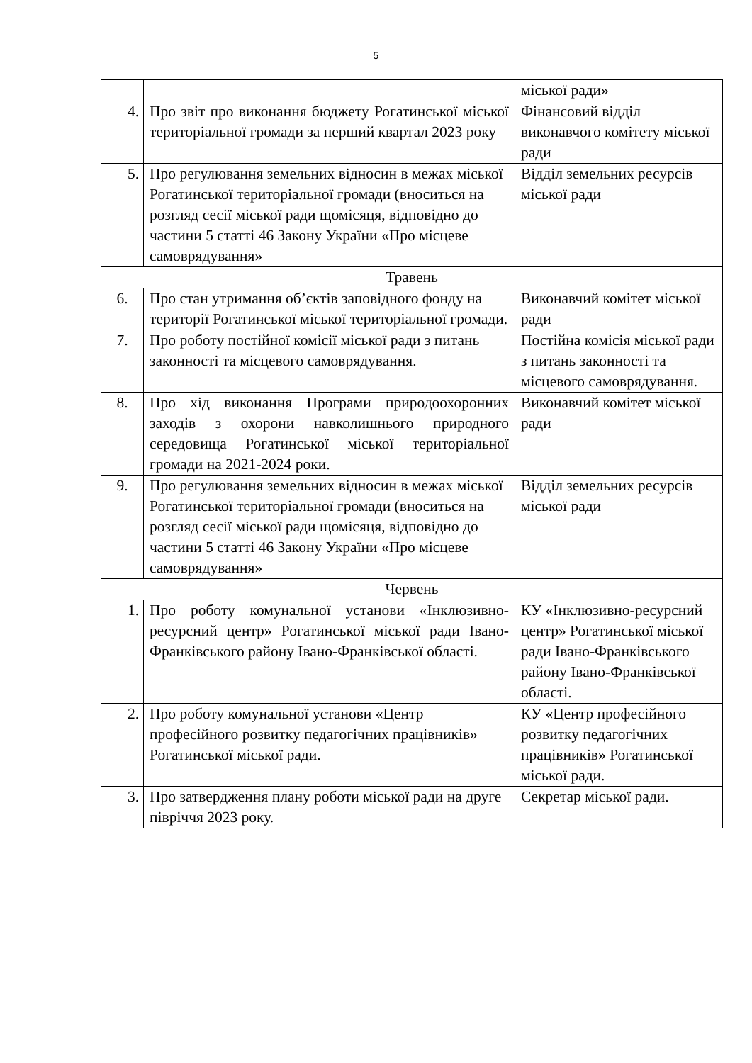5
| | | міської ради» |
| 4. | Про звіт про виконання бюджету Рогатинської міської територіальної громади за перший квартал 2023 року | Фінансовий відділ виконавчого комітету міської ради |
| 5. | Про регулювання земельних відносин в межах міської Рогатинської територіальної громади (вноситься на розгляд сесії міської ради щомісяця, відповідно до частини 5 статті 46 Закону України «Про місцеве самоврядування» | Відділ земельних ресурсів міської ради |
| Травень | | |
| 6. | Про стан утримання об’єктів заповідного фонду на території Рогатинської міської територіальної громади. | Виконавчий комітет міської ради |
| 7. | Про роботу постійної комісії міської ради з питань законності та місцевого самоврядування. | Постійна комісія міської ради з питань законності та місцевого самоврядування. |
| 8. | Про хід виконання Програми природоохоронних заходів з охорони навколишнього природного середовища Рогатинської міської територіальної громади на 2021-2024 роки. | Виконавчий комітет міської ради |
| 9. | Про регулювання земельних відносин в межах міської Рогатинської територіальної громади (вноситься на розгляд сесії міської ради щомісяця, відповідно до частини 5 статті 46 Закону України «Про місцеве самоврядування» | Відділ земельних ресурсів міської ради |
| Червень | | |
| 1. | Про роботу комунальної установи «Інклюзивно-ресурсний центр» Рогатинської міської ради Івано-Франківського району Івано-Франківської області. | КУ «Інклюзивно-ресурсний центр» Рогатинської міської ради Івано-Франківського району Івано-Франківської області. |
| 2. | Про роботу комунальної установи «Центр професійного розвитку педагогічних працівників» Рогатинської міської ради. | КУ «Центр професійного розвитку педагогічних працівників» Рогатинської міської ради. |
| 3. | Про затвердження плану роботи міської ради на друге півріччя 2023 року. | Секретар міської ради. |